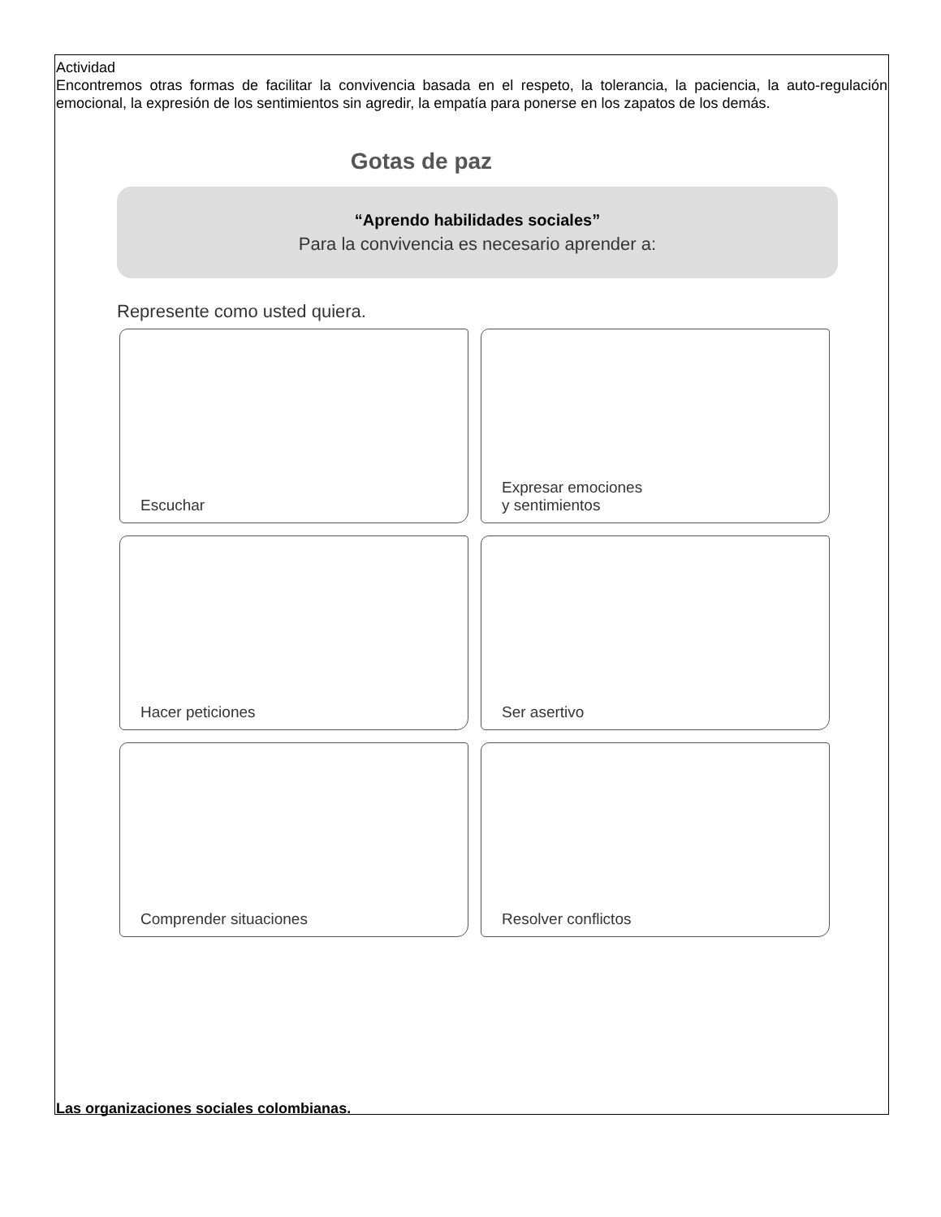Actividad
Encontremos otras formas de facilitar la convivencia basada en el respeto, la tolerancia, la paciencia, la auto-regulación emocional, la expresión de los sentimientos sin agredir, la empatía para ponerse en los zapatos de los demás.
Gotas de paz
“Aprendo habilidades sociales”
Para la convivencia es necesario aprender a:
Represente como usted quiera.
Escuchar
Expresar emociones
y sentimientos
Hacer peticiones
Ser asertivo
Comprender situaciones
Resolver conflictos
Las organizaciones sociales colombianas.